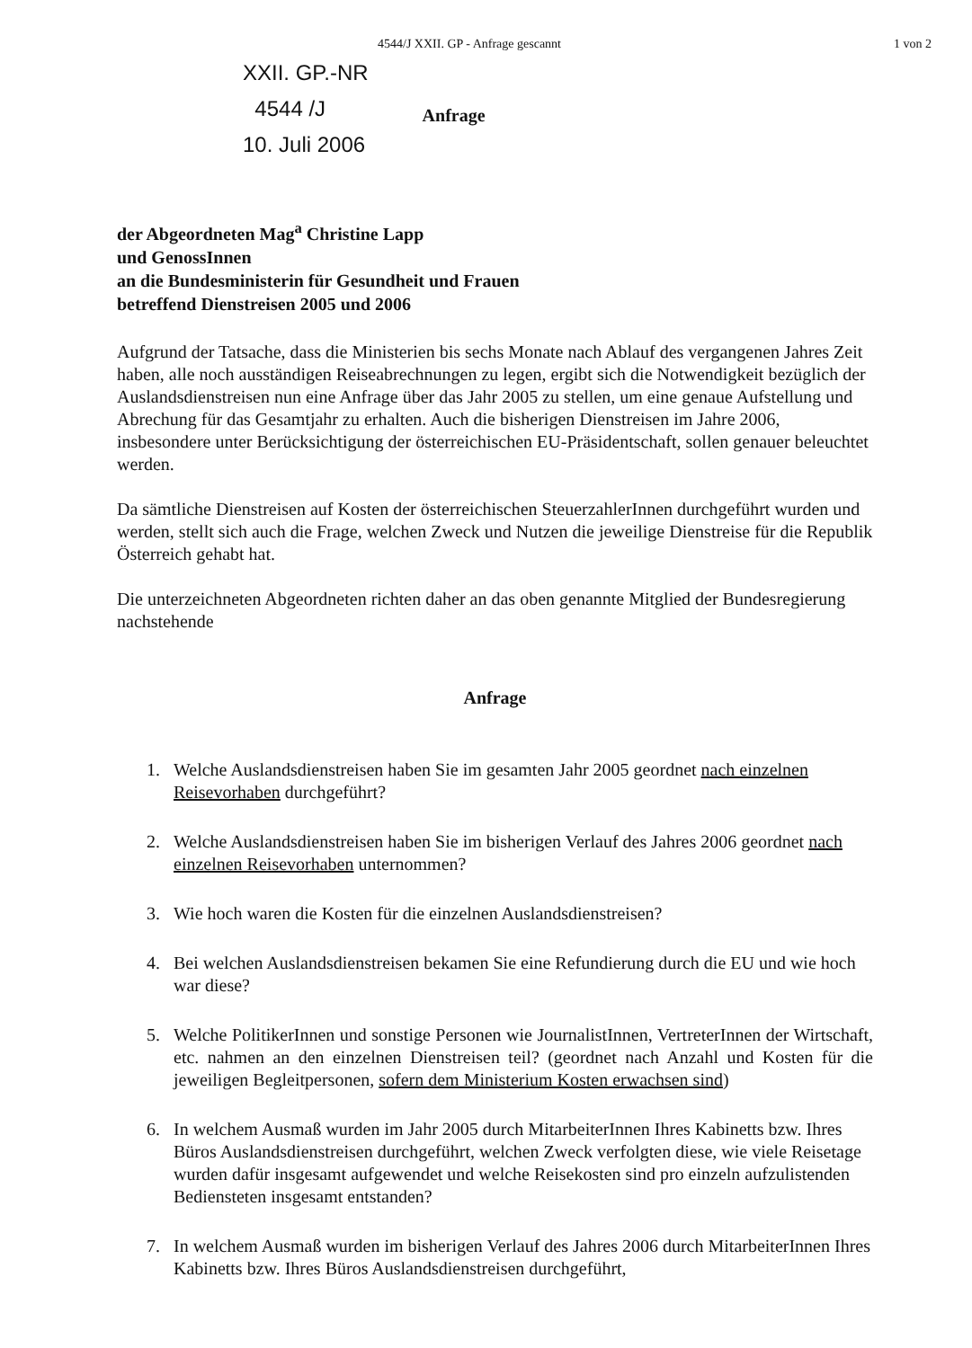4544/J XXII. GP - Anfrage gescannt 1 von 2
XXII. GP.-NR
4544 /J
10. Juli 2006
Anfrage
der Abgeordneten Mag<sup>a</sup> Christine Lapp
und GenossInnen
an die Bundesministerin für Gesundheit und Frauen
betreffend Dienstreisen 2005 und 2006
Aufgrund der Tatsache, dass die Ministerien bis sechs Monate nach Ablauf des vergangenen Jahres Zeit haben, alle noch ausständigen Reiseabrechnungen zu legen, ergibt sich die Notwendigkeit bezüglich der Auslandsdienstreisen nun eine Anfrage über das Jahr 2005 zu stellen, um eine genaue Aufstellung und Abrechung für das Gesamtjahr zu erhalten. Auch die bisherigen Dienstreisen im Jahre 2006, insbesondere unter Berücksichtigung der österreichischen EU-Präsidentschaft, sollen genauer beleuchtet werden.
Da sämtliche Dienstreisen auf Kosten der österreichischen SteuerzahlerInnen durchgeführt wurden und werden, stellt sich auch die Frage, welchen Zweck und Nutzen die jeweilige Dienstreise für die Republik Österreich gehabt hat.
Die unterzeichneten Abgeordneten richten daher an das oben genannte Mitglied der Bundesregierung nachstehende
Anfrage
1. Welche Auslandsdienstreisen haben Sie im gesamten Jahr 2005 geordnet nach einzelnen Reisevorhaben durchgeführt?
2. Welche Auslandsdienstreisen haben Sie im bisherigen Verlauf des Jahres 2006 geordnet nach einzelnen Reisevorhaben unternommen?
3. Wie hoch waren die Kosten für die einzelnen Auslandsdienstreisen?
4. Bei welchen Auslandsdienstreisen bekamen Sie eine Refundierung durch die EU und wie hoch war diese?
5. Welche PolitikerInnen und sonstige Personen wie JournalistInnen, VertreterInnen der Wirtschaft, etc. nahmen an den einzelnen Dienstreisen teil? (geordnet nach Anzahl und Kosten für die jeweiligen Begleitpersonen, sofern dem Ministerium Kosten erwachsen sind)
6. In welchem Ausmaß wurden im Jahr 2005 durch MitarbeiterInnen Ihres Kabinetts bzw. Ihres Büros Auslandsdienstreisen durchgeführt, welchen Zweck verfolgten diese, wie viele Reisetage wurden dafür insgesamt aufgewendet und welche Reisekosten sind pro einzeln aufzulistenden Bediensteten insgesamt entstanden?
7. In welchem Ausmaß wurden im bisherigen Verlauf des Jahres 2006 durch MitarbeiterInnen Ihres Kabinetts bzw. Ihres Büros Auslandsdienstreisen durchgeführt,